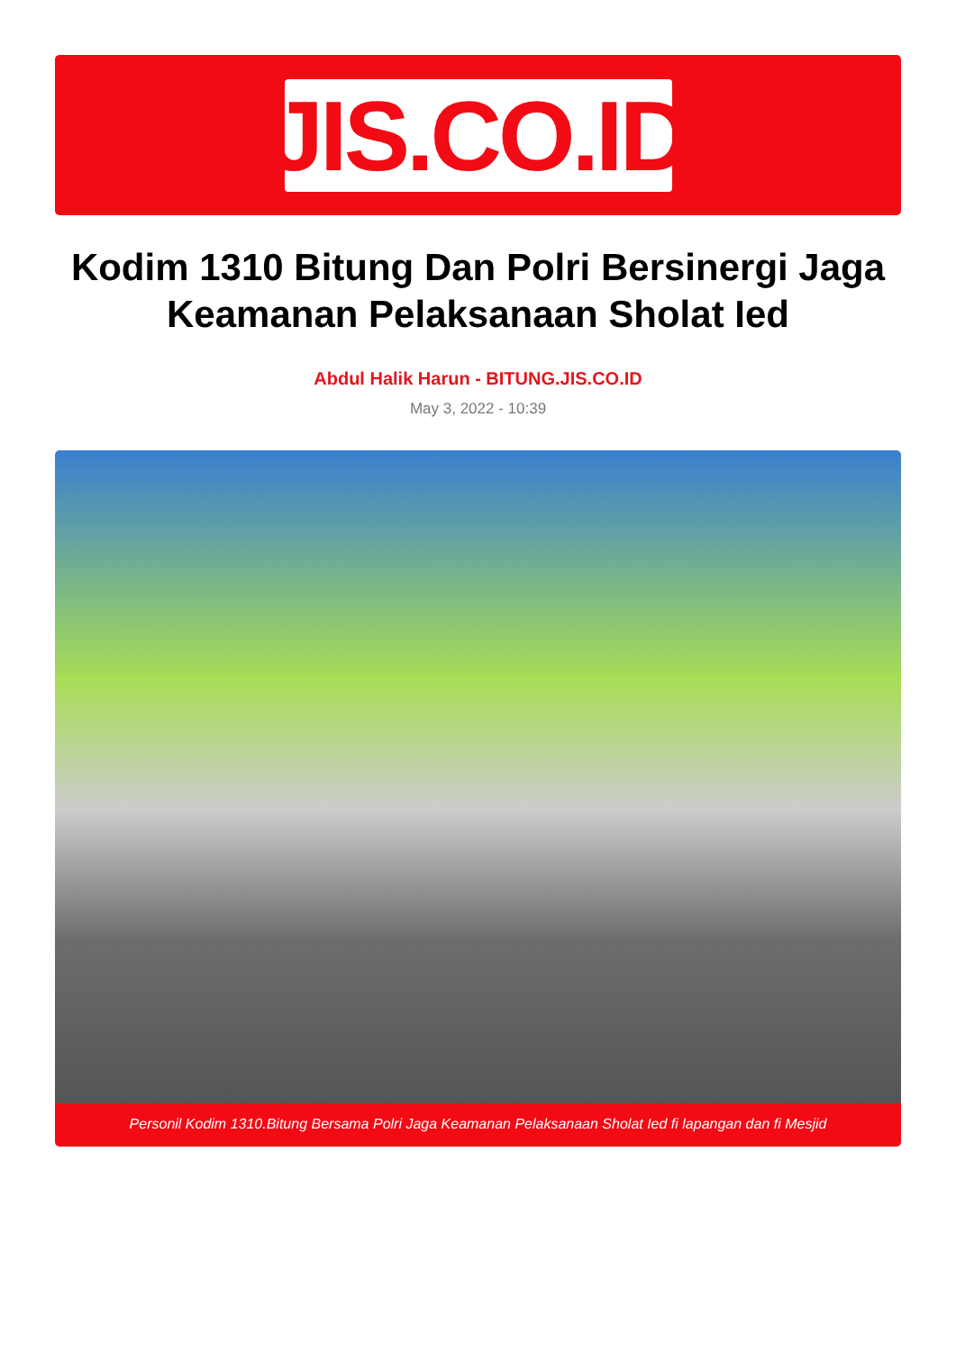JIS.CO.ID
Kodim 1310 Bitung Dan Polri Bersinergi Jaga Keamanan Pelaksanaan Sholat Ied
Abdul Halik Harun - BITUNG.JIS.CO.ID
May 3, 2022 - 10:39
Personil Kodim 1310.Bitung Bersama Polri Jaga Keamanan Pelaksanaan Sholat Ied fi lapangan dan fi Mesjid